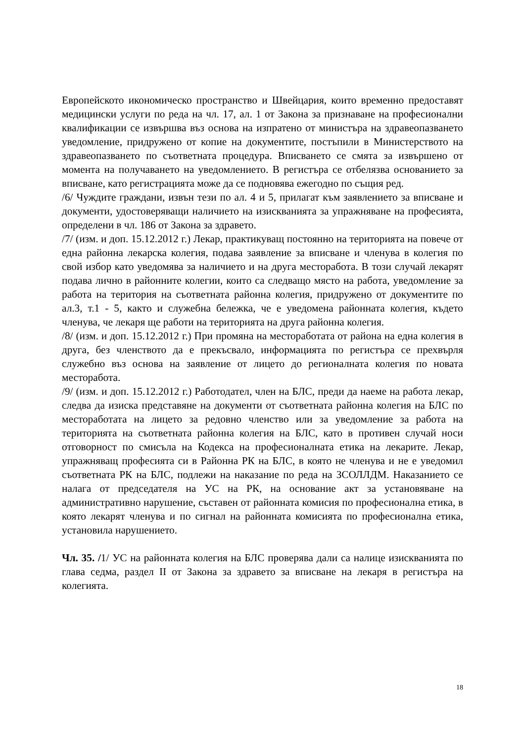Европейското икономическо пространство и Швейцария, които временно предоставят медицински услуги по реда на чл. 17, ал. 1 от Закона за признаване на професионални квалификации се извършва въз основа на изпратено от министъра на здравеопазването уведомление, придружено от копие на документите, постъпили в Министерството на здравеопазването по съответната процедура. Вписването се смята за извършено от момента на получаването на уведомлението. В регистъра се отбелязва основанието за вписване, като регистрацията може да се подновява ежегодно по същия ред.
/6/ Чуждите граждани, извън тези по ал. 4 и 5, прилагат към заявлението за вписване и документи, удостоверяващи наличието на изискванията за упражняване на професията, определени в чл. 186 от Закона за здравето.
/7/ (изм. и доп. 15.12.2012 г.) Лекар, практикуващ постоянно на територията на повече от една районна лекарска колегия, подава заявление за вписване и членува в колегия по свой избор като уведомява за наличието и на друга месторабота. В този случай лекарят подава лично в районните колегии, които са следващо място на работа, уведомление за работа на територия на съответната районна колегия, придружено от документите по ал.3, т.1 - 5, както и служебна бележка, че е уведомена районната колегия, където членува, че лекаря ще работи на територията на друга районна колегия.
/8/ (изм. и доп. 15.12.2012 г.) При промяна на месторaботата от района на една колегия в друга, без членството да е прекъсвало, информацията по регистъра се прехвърля служебно въз основа на заявление от лицето до регионалната колегия по новата месторабота.
/9/ (изм. и доп. 15.12.2012 г.) Работодател, член на БЛС, преди да наеме на работа лекар, следва да изиска представяне на документи от съответната районна колегия на БЛС по месторaботата на лицето за редовно членство или за уведомление за работа на територията на съответната районна колегия на БЛС, като в противен случай носи отговорност по смисъла на Кодекса на професионалната етика на лекарите. Лекар, упражняващ професията си в Районна РК на БЛС, в която не членува и не е уведомил съответната РК на БЛС, подлежи на наказание по реда на ЗСОЛЛДМ. Наказанието се налага от председателя на УС на РК, на основание акт за установяване на административно нарушение, съставен от районната комисия по професионална етика, в която лекарят членува и по сигнал на районната комисията по професионална етика, установила нарушението.
Чл. 35. /1/ УС на районната колегия на БЛС проверява дали са налице изискванията по глава седма, раздел II от Закона за здравето за вписване на лекаря в регистъра на колегията.
18